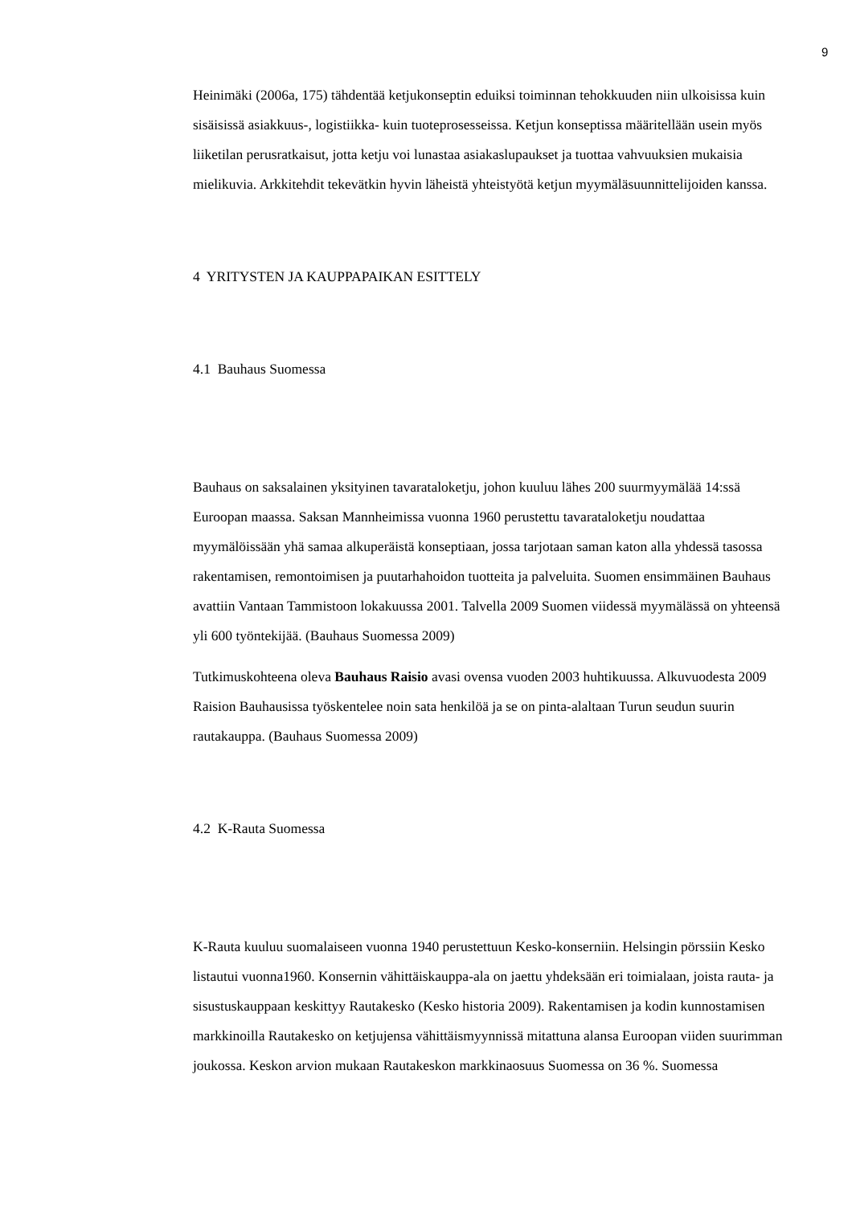9
Heinimäki (2006a, 175) tähdentää ketjukonseptin eduiksi toiminnan tehokkuuden niin ulkoisissa kuin sisäisissä asiakkuus-, logistiikka- kuin tuoteprosesseissa. Ketjun konseptissa määritellään usein myös liiketilan perusratkaisut, jotta ketju voi lunastaa asiakaslupaukset ja tuottaa vahvuuksien mukaisia mielikuvia. Arkkitehdit tekevätkin hyvin läheistä yhteistyötä ketjun myymäläsuunnittelijoiden kanssa.
4 YRITYSTEN JA KAUPPAPAIKAN ESITTELY
4.1 Bauhaus Suomessa
Bauhaus on saksalainen yksityinen tavarataloketju, johon kuuluu lähes 200 suurmyymälää 14:ssä Euroopan maassa. Saksan Mannheimissa vuonna 1960 perustettu tavarataloketju noudattaa myymälöissään yhä samaa alkuperäistä konseptiaan, jossa tarjotaan saman katon alla yhdessä tasossa rakentamisen, remontoimisen ja puutarhahoidon tuotteita ja palveluita. Suomen ensimmäinen Bauhaus avattiin Vantaan Tammistoon lokakuussa 2001. Talvella 2009 Suomen viidessä myymälässä on yhteensä yli 600 työntekijää. (Bauhaus Suomessa 2009)
Tutkimuskohteena oleva Bauhaus Raisio avasi ovensa vuoden 2003 huhtikuussa. Alkuvuodesta 2009 Raision Bauhausissa työskentelee noin sata henkilöä ja se on pinta-alaltaan Turun seudun suurin rautakauppa. (Bauhaus Suomessa 2009)
4.2 K-Rauta Suomessa
K-Rauta kuuluu suomalaiseen vuonna 1940 perustettuun Kesko-konserniin. Helsingin pörssiin Kesko listautui vuonna1960. Konsernin vähittäiskauppa-ala on jaettu yhdeksään eri toimialaan, joista rauta- ja sisustuskauppaan keskittyy Rautakesko (Kesko historia 2009). Rakentamisen ja kodin kunnostamisen markkinoilla Rautakesko on ketjujensa vähittäismyynnissä mitattuna alansa Euroopan viiden suurimman joukossa. Keskon arvion mukaan Rautakeskon markkinaosuus Suomessa on 36 %. Suomessa